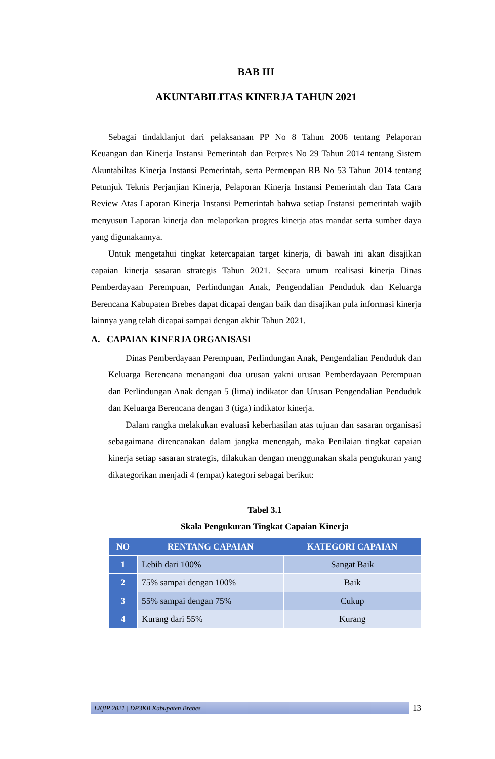BAB III
AKUNTABILITAS KINERJA TAHUN 2021
Sebagai tindaklanjut dari pelaksanaan PP No 8 Tahun 2006 tentang Pelaporan Keuangan dan Kinerja Instansi Pemerintah dan Perpres No 29 Tahun 2014 tentang Sistem Akuntabiltas Kinerja Instansi Pemerintah, serta Permenpan RB No 53 Tahun 2014 tentang Petunjuk Teknis Perjanjian Kinerja, Pelaporan Kinerja Instansi Pemerintah dan Tata Cara Review Atas Laporan Kinerja Instansi Pemerintah bahwa setiap Instansi pemerintah wajib menyusun Laporan kinerja dan melaporkan progres kinerja atas mandat serta sumber daya yang digunakannya.
Untuk mengetahui tingkat ketercapaian target kinerja, di bawah ini akan disajikan capaian kinerja sasaran strategis Tahun 2021. Secara umum realisasi kinerja Dinas Pemberdayaan Perempuan, Perlindungan Anak, Pengendalian Penduduk dan Keluarga Berencana Kabupaten Brebes dapat dicapai dengan baik dan disajikan pula informasi kinerja lainnya yang telah dicapai sampai dengan akhir Tahun 2021.
A. CAPAIAN KINERJA ORGANISASI
Dinas Pemberdayaan Perempuan, Perlindungan Anak, Pengendalian Penduduk dan Keluarga Berencana menangani dua urusan yakni urusan Pemberdayaan Perempuan dan Perlindungan Anak dengan 5 (lima) indikator dan Urusan Pengendalian Penduduk dan Keluarga Berencana dengan 3 (tiga) indikator kinerja.
Dalam rangka melakukan evaluasi keberhasilan atas tujuan dan sasaran organisasi sebagaimana direncanakan dalam jangka menengah, maka Penilaian tingkat capaian kinerja setiap sasaran strategis, dilakukan dengan menggunakan skala pengukuran yang dikategorikan menjadi 4 (empat) kategori sebagai berikut:
Tabel 3.1
Skala Pengukuran Tingkat Capaian Kinerja
| NO | RENTANG CAPAIAN | KATEGORI CAPAIAN |
| --- | --- | --- |
| 1 | Lebih dari 100% | Sangat Baik |
| 2 | 75% sampai dengan 100% | Baik |
| 3 | 55% sampai dengan 75% | Cukup |
| 4 | Kurang dari 55% | Kurang |
LKjIP 2021 | DP3KB Kabupaten Brebes
13